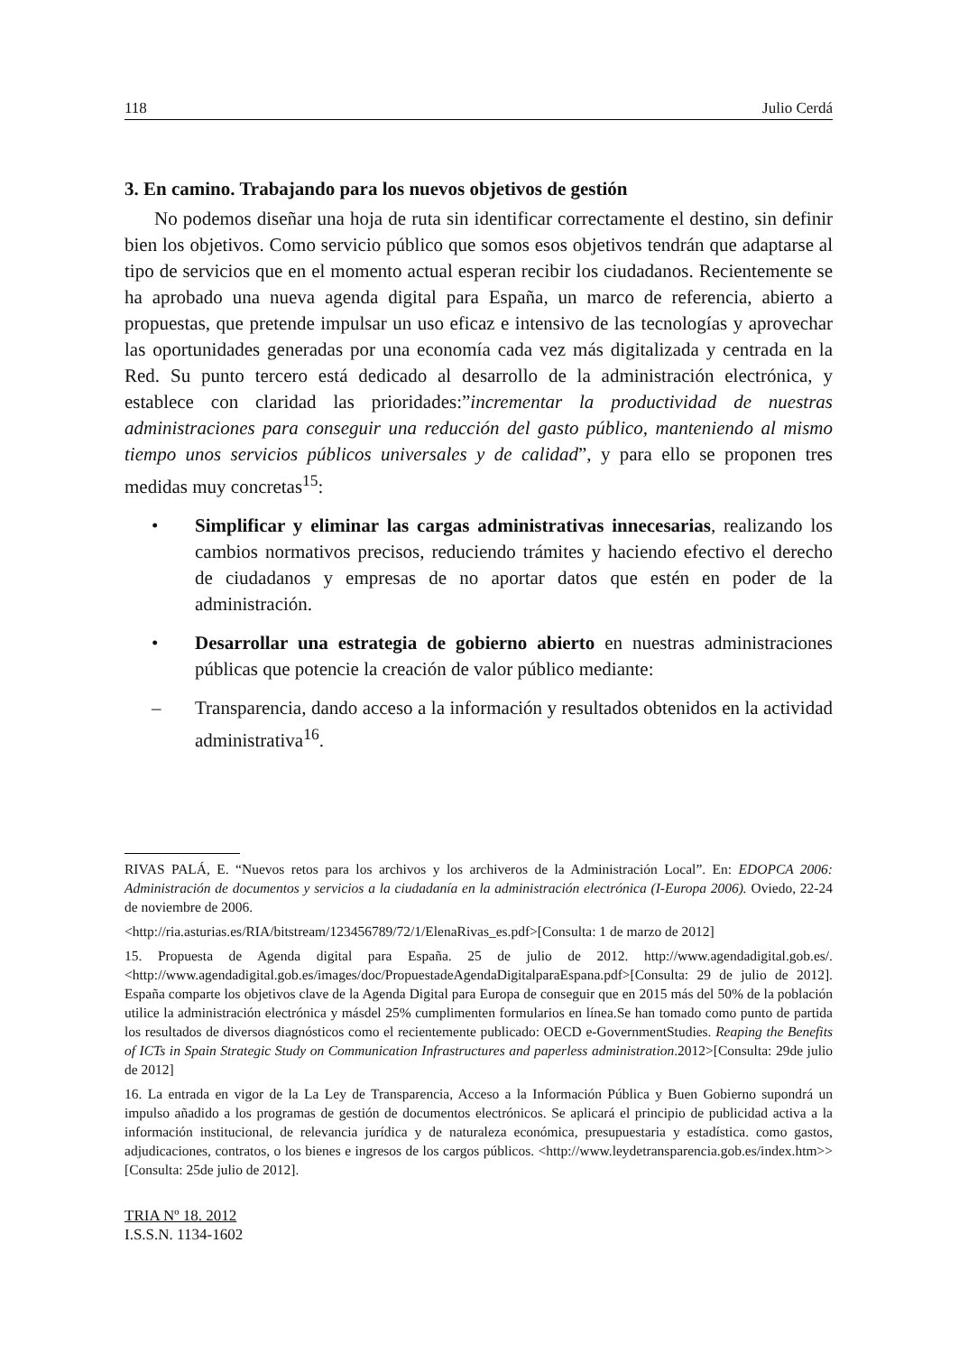118 Julio Cerdá
3. En camino. Trabajando para los nuevos objetivos de gestión
No podemos diseñar una hoja de ruta sin identificar correctamente el destino, sin definir bien los objetivos. Como servicio público que somos esos objetivos tendrán que adaptarse al tipo de servicios que en el momento actual esperan recibir los ciudadanos. Recientemente se ha aprobado una nueva agenda digital para España, un marco de referencia, abierto a propuestas, que pretende impulsar un uso eficaz e intensivo de las tecnologías y aprovechar las oportunidades generadas por una economía cada vez más digitalizada y centrada en la Red. Su punto tercero está dedicado al desarrollo de la administración electrónica, y establece con claridad las prioridades:”incrementar la productividad de nuestras administraciones para conseguir una reducción del gasto público, manteniendo al mismo tiempo unos servicios públicos universales y de calidad”, y para ello se proponen tres medidas muy concretas<sup>15</sup>:
• Simplificar y eliminar las cargas administrativas innecesarias, realizando los cambios normativos precisos, reduciendo trámites y haciendo efectivo el derecho de ciudadanos y empresas de no aportar datos que estén en poder de la administración.
• Desarrollar una estrategia de gobierno abierto en nuestras administraciones públicas que potencie la creación de valor público mediante:
– Transparencia, dando acceso a la información y resultados obtenidos en la actividad administrativa<sup>16</sup>.
RIVAS PALÁ, E. “Nuevos retos para los archivos y los archiveros de la Administración Local”. En: EDOPCA 2006: Administración de documentos y servicios a la ciudadanía en la administración electrónica (I-Europa 2006). Oviedo, 22-24 de noviembre de 2006.
<http://ria.asturias.es/RIA/bitstream/123456789/72/1/ElenaRivas_es.pdf>[Consulta: 1 de marzo de 2012]
15. Propuesta de Agenda digital para España. 25 de julio de 2012. http://www.agendadigital.gob.es/. <http://www.agendadigital.gob.es/images/doc/PropuestadeAgendaDigitalparaEspana.pdf>[Consulta: 29 de julio de 2012]. España comparte los objetivos clave de la Agenda Digital para Europa de conseguir que en 2015 más del 50% de la población utilice la administración electrónica y másdel 25% cumplimenten formularios en línea.Se han tomado como punto de partida los resultados de diversos diagnósticos como el recientemente publicado: OECD e-GovernmentStudies. Reaping the Benefits of ICTs in Spain Strategic Study on Communication Infrastructures and paperless administration.2012>[Consulta: 29de julio de 2012]
16. La entrada en vigor de la La Ley de Transparencia, Acceso a la Información Pública y Buen Gobierno supondrá un impulso añadido a los programas de gestión de documentos electrónicos. Se aplicará el principio de publicidad activa a la información institucional, de relevancia jurídica y de naturaleza económica, presupuestaria y estadística. como gastos, adjudicaciones, contratos, o los bienes e ingresos de los cargos públicos. <http://www.leydetransparencia.gob.es/index.htm>>[Consulta: 25de julio de 2012].
TRIA Nº 18. 2012
I.S.S.N. 1134-1602